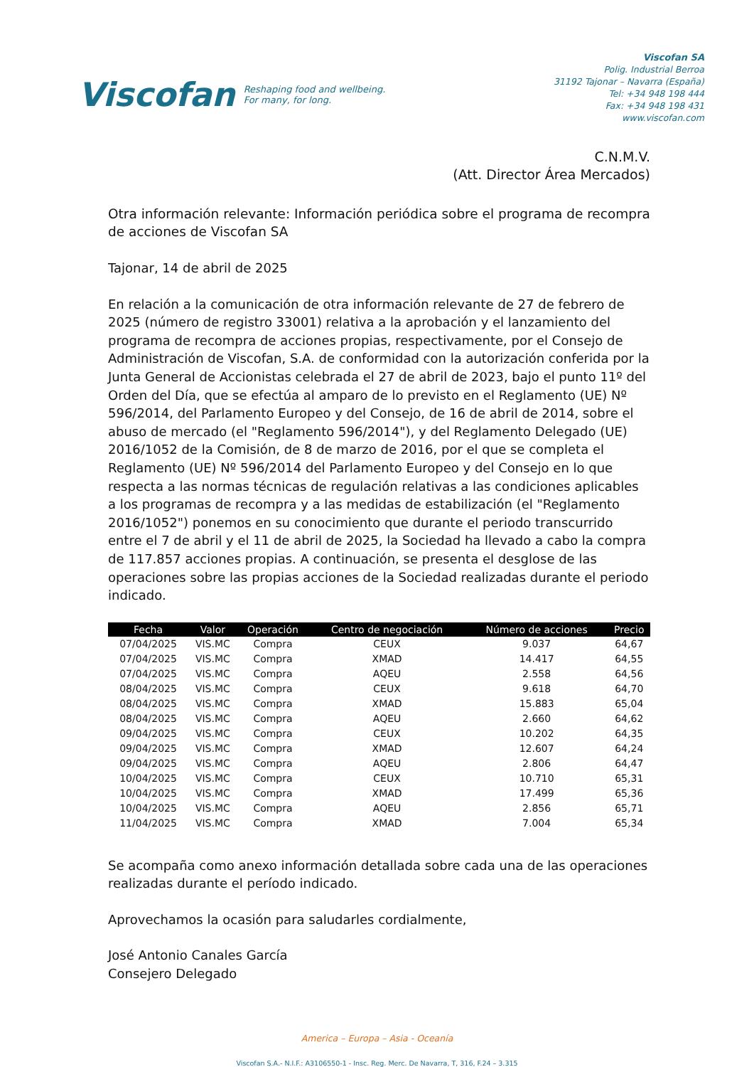Viscofan Reshaping food and wellbeing.
For many, for long.
Viscofan SA
Polig. Industrial Berroa
31192 Tajonar – Navarra (España)
Tel: +34 948 198 444
Fax: +34 948 198 431
www.viscofan.com
C.N.M.V.
(Att. Director Área Mercados)
Otra información relevante: Información periódica sobre el programa de recompra de acciones de Viscofan SA
Tajonar, 14 de abril de 2025
En relación a la comunicación de otra información relevante de 27 de febrero de 2025 (número de registro 33001) relativa a la aprobación y el lanzamiento del programa de recompra de acciones propias, respectivamente, por el Consejo de Administración de Viscofan, S.A. de conformidad con la autorización conferida por la Junta General de Accionistas celebrada el 27 de abril de 2023, bajo el punto 11º del Orden del Día, que se efectúa al amparo de lo previsto en el Reglamento (UE) Nº 596/2014, del Parlamento Europeo y del Consejo, de 16 de abril de 2014, sobre el abuso de mercado (el "Reglamento 596/2014"), y del Reglamento Delegado (UE) 2016/1052 de la Comisión, de 8 de marzo de 2016, por el que se completa el Reglamento (UE) Nº 596/2014 del Parlamento Europeo y del Consejo en lo que respecta a las normas técnicas de regulación relativas a las condiciones aplicables a los programas de recompra y a las medidas de estabilización (el "Reglamento 2016/1052") ponemos en su conocimiento que durante el periodo transcurrido entre el 7 de abril y el 11 de abril de 2025, la Sociedad ha llevado a cabo la compra de 117.857 acciones propias. A continuación, se presenta el desglose de las operaciones sobre las propias acciones de la Sociedad realizadas durante el periodo indicado.
| Fecha | Valor | Operación | Centro de negociación | Número de acciones | Precio |
| --- | --- | --- | --- | --- | --- |
| 07/04/2025 | VIS.MC | Compra | CEUX | 9.037 | 64,67 |
| 07/04/2025 | VIS.MC | Compra | XMAD | 14.417 | 64,55 |
| 07/04/2025 | VIS.MC | Compra | AQEU | 2.558 | 64,56 |
| 08/04/2025 | VIS.MC | Compra | CEUX | 9.618 | 64,70 |
| 08/04/2025 | VIS.MC | Compra | XMAD | 15.883 | 65,04 |
| 08/04/2025 | VIS.MC | Compra | AQEU | 2.660 | 64,62 |
| 09/04/2025 | VIS.MC | Compra | CEUX | 10.202 | 64,35 |
| 09/04/2025 | VIS.MC | Compra | XMAD | 12.607 | 64,24 |
| 09/04/2025 | VIS.MC | Compra | AQEU | 2.806 | 64,47 |
| 10/04/2025 | VIS.MC | Compra | CEUX | 10.710 | 65,31 |
| 10/04/2025 | VIS.MC | Compra | XMAD | 17.499 | 65,36 |
| 10/04/2025 | VIS.MC | Compra | AQEU | 2.856 | 65,71 |
| 11/04/2025 | VIS.MC | Compra | XMAD | 7.004 | 65,34 |
Se acompaña como anexo información detallada sobre cada una de las operaciones realizadas durante el período indicado.
Aprovechamos la ocasión para saludarles cordialmente,
José Antonio Canales García
Consejero Delegado
America – Europa – Asia - Oceanía
Viscofan S.A.- N.I.F.: A3106550-1 - Insc. Reg. Merc. De Navarra, T, 316, F.24 – 3.315